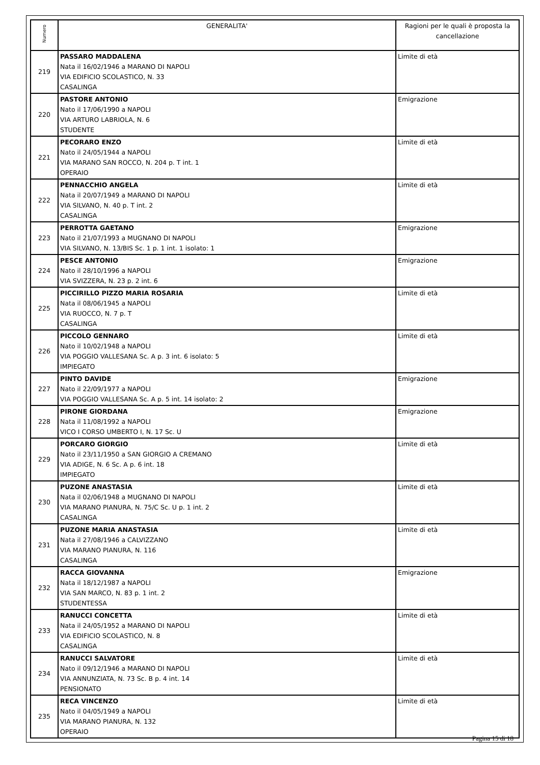| Numero | GENERALITA' | Ragioni per le quali è proposta la cancellazione |
| --- | --- | --- |
| 219 | PASSARO MADDALENA Nata il 16/02/1946 a MARANO DI NAPOLI VIA EDIFICIO SCOLASTICO, N. 33 CASALINGA | Limite di età |
| 220 | PASTORE ANTONIO Nato il 17/06/1990 a NAPOLI VIA ARTURO LABRIOLA, N. 6 STUDENTE | Emigrazione |
| 221 | PECORARO ENZO Nato il 24/05/1944 a NAPOLI VIA MARANO SAN ROCCO, N. 204 p. T int. 1 OPERAIO | Limite di età |
| 222 | PENNACCHIO ANGELA Nata il 20/07/1949 a MARANO DI NAPOLI VIA SILVANO, N. 40 p. T int. 2 CASALINGA | Limite di età |
| 223 | PERROTTA GAETANO Nato il 21/07/1993 a MUGNANO DI NAPOLI VIA SILVANO, N. 13/BIS Sc. 1 p. 1 int. 1 isolato: 1 | Emigrazione |
| 224 | PESCE ANTONIO Nato il 28/10/1996 a NAPOLI VIA SVIZZERA, N. 23 p. 2 int. 6 | Emigrazione |
| 225 | PICCIRILLO PIZZO MARIA ROSARIA Nata il 08/06/1945 a NAPOLI VIA RUOCCO, N. 7 p. T CASALINGA | Limite di età |
| 226 | PICCOLO GENNARO Nato il 10/02/1948 a NAPOLI VIA POGGIO VALLESANA Sc. A p. 3 int. 6 isolato: 5 IMPIEGATO | Limite di età |
| 227 | PINTO DAVIDE Nato il 22/09/1977 a NAPOLI VIA POGGIO VALLESANA Sc. A p. 5 int. 14 isolato: 2 | Emigrazione |
| 228 | PIRONE GIORDANA Nata il 11/08/1992 a NAPOLI VICO I CORSO UMBERTO I, N. 17 Sc. U | Emigrazione |
| 229 | PORCARO GIORGIO Nato il 23/11/1950 a SAN GIORGIO A CREMANO VIA ADIGE, N. 6 Sc. A p. 6 int. 18 IMPIEGATO | Limite di età |
| 230 | PUZONE ANASTASIA Nata il 02/06/1948 a MUGNANO DI NAPOLI VIA MARANO PIANURA, N. 75/C Sc. U p. 1 int. 2 CASALINGA | Limite di età |
| 231 | PUZONE MARIA ANASTASIA Nata il 27/08/1946 a CALVIZZANO VIA MARANO PIANURA, N. 116 CASALINGA | Limite di età |
| 232 | RACCA GIOVANNA Nata il 18/12/1987 a NAPOLI VIA SAN MARCO, N. 83 p. 1 int. 2 STUDENTESSA | Emigrazione |
| 233 | RANUCCI CONCETTA Nata il 24/05/1952 a MARANO DI NAPOLI VIA EDIFICIO SCOLASTICO, N. 8 CASALINGA | Limite di età |
| 234 | RANUCCI SALVATORE Nato il 09/12/1946 a MARANO DI NAPOLI VIA ANNUNZIATA, N. 73 Sc. B p. 4 int. 14 PENSIONATO | Limite di età |
| 235 | RECA VINCENZO Nato il 04/05/1949 a NAPOLI VIA MARANO PIANURA, N. 132 OPERAIO | Limite di età |
Pagina 15 di 18